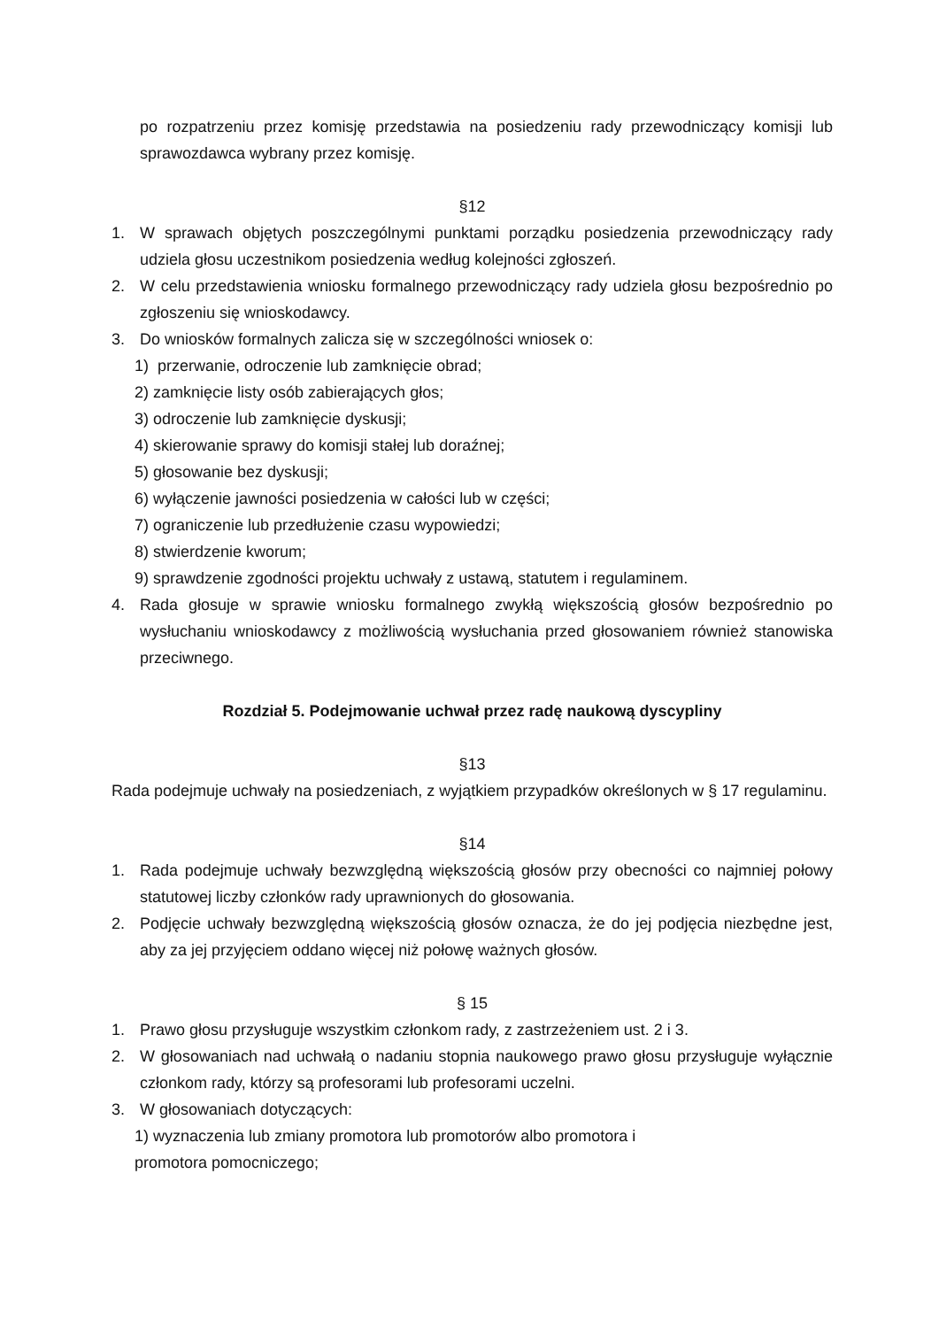po rozpatrzeniu przez komisję przedstawia na posiedzeniu rady przewodniczący komisji lub sprawozdawca wybrany przez komisję.
§12
1. W sprawach objętych poszczególnymi punktami porządku posiedzenia przewodniczący rady udziela głosu uczestnikom posiedzenia według kolejności zgłoszeń.
2. W celu przedstawienia wniosku formalnego przewodniczący rady udziela głosu bezpośrednio po zgłoszeniu się wnioskodawcy.
3. Do wniosków formalnych zalicza się w szczególności wniosek o:
1) przerwanie, odroczenie lub zamknięcie obrad;
2) zamknięcie listy osób zabierających głos;
3) odroczenie lub zamknięcie dyskusji;
4) skierowanie sprawy do komisji stałej lub doraźnej;
5) głosowanie bez dyskusji;
6) wyłączenie jawności posiedzenia w całości lub w części;
7) ograniczenie lub przedłużenie czasu wypowiedzi;
8) stwierdzenie kworum;
9) sprawdzenie zgodności projektu uchwały z ustawą, statutem i regulaminem.
4. Rada głosuje w sprawie wniosku formalnego zwykłą większością głosów bezpośrednio po wysłuchaniu wnioskodawcy z możliwością wysłuchania przed głosowaniem również stanowiska przeciwnego.
Rozdział 5. Podejmowanie uchwał przez radę naukową dyscypliny
§13
Rada podejmuje uchwały na posiedzeniach, z wyjątkiem przypadków określonych w § 17 regulaminu.
§14
1. Rada podejmuje uchwały bezwzględną większością głosów przy obecności co najmniej połowy statutowej liczby członków rady uprawnionych do głosowania.
2. Podjęcie uchwały bezwzględną większością głosów oznacza, że do jej podjęcia niezbędne jest, aby za jej przyjęciem oddano więcej niż połowę ważnych głosów.
§ 15
1. Prawo głosu przysługuje wszystkim członkom rady, z zastrzeżeniem ust. 2 i 3.
2. W głosowaniach nad uchwałą o nadaniu stopnia naukowego prawo głosu przysługuje wyłącznie członkom rady, którzy są profesorami lub profesorami uczelni.
3. W głosowaniach dotyczących:
1) wyznaczenia lub zmiany promotora lub promotorów albo promotora i
promotora pomocniczego;